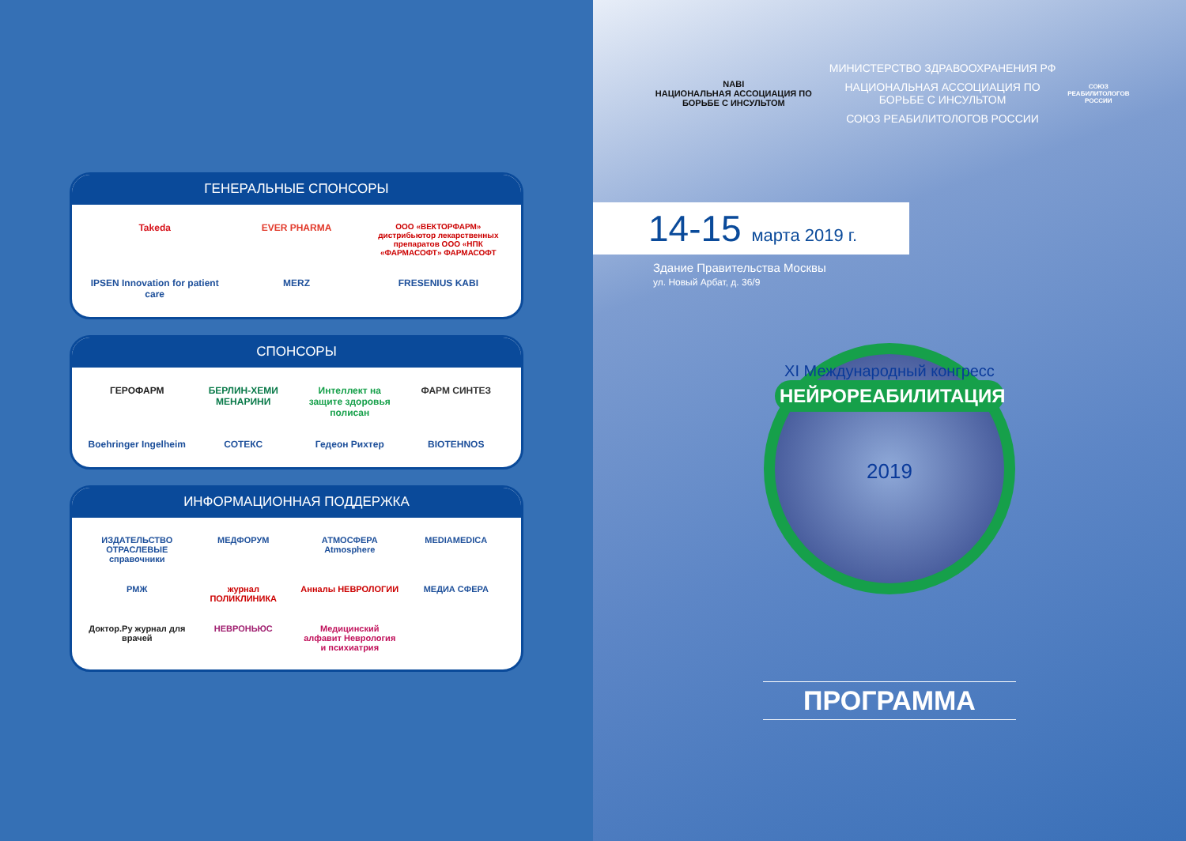ГЕНЕРАЛЬНЫЕ СПОНСОРЫ
Takeda
EVER PHARMA
ООО «ВЕКТОРФАРМ» дистрибьютор лекарственных препаратов ООО «НПК «ФАРМАСОФТ» ФАРМАСОФТ
IPSEN Innovation for patient care
MERZ
FRESENIUS KABI
СПОНСОРЫ
ГЕРОФАРМ
БЕРЛИН-ХЕМИ МЕНАРИНИ
Интеллект на защите здоровья полисан
ФАРМ СИНТЕЗ
Boehringer Ingelheim
СОТЕКС
Гедеон Рихтер
BIOTEHNOS
ИНФОРМАЦИОННАЯ ПОДДЕРЖКА
ИЗДАТЕЛЬСТВО ОТРАСЛЕВЫЕ справочники
МЕДФОРУМ
АТМОСФЕРА Atmosphere
MEDIAMEDICA
РМЖ
журнал ПОЛИКЛИНИКА
Анналы НЕВРОЛОГИИ
МЕДИА СФЕРА
Доктор.Ру журнал для врачей
НЕВРОНЬЮС
Медицинский алфавит Неврология и психиатрия
NABI
НАЦИОНАЛЬНАЯ АССОЦИАЦИЯ ПО БОРЬБЕ С ИНСУЛЬТОМ
МИНИСТЕРСТВО ЗДРАВООХРАНЕНИЯ РФ
НАЦИОНАЛЬНАЯ АССОЦИАЦИЯ ПО БОРЬБЕ С ИНСУЛЬТОМ
СОЮЗ РЕАБИЛИТОЛОГОВ РОССИИ
СОЮЗ РЕАБИЛИТОЛОГОВ РОССИИ
14-15 марта 2019 г.
Здание Правительства Москвы
ул. Новый Арбат, д. 36/9
XI Международный конгресс
НЕЙРОРЕАБИЛИТАЦИЯ
2019
ПРОГРАММА